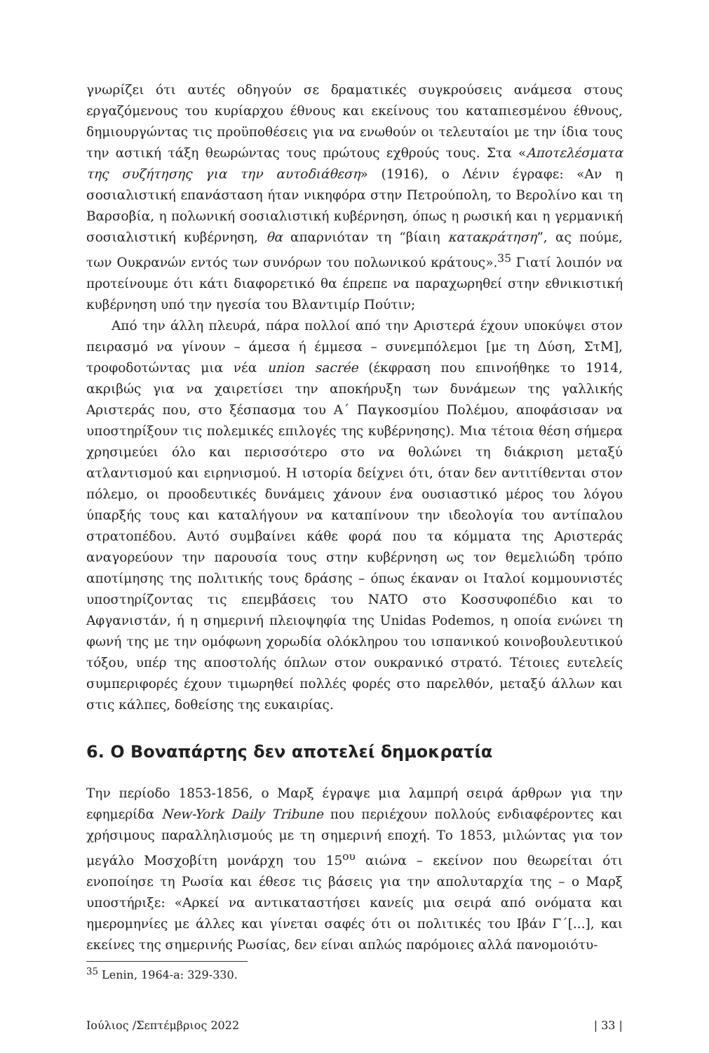γνωρίζει ότι αυτές οδηγούν σε δραματικές συγκρούσεις ανάμεσα στους εργαζόμενους του κυρίαρχου έθνους και εκείνους του καταπιεσμένου έθνους, δημιουργώντας τις προϋποθέσεις για να ενωθούν οι τελευταίοι με την ίδια τους την αστική τάξη θεωρώντας τους πρώτους εχθρούς τους. Στα «Αποτελέσματα της συζήτησης για την αυτοδιάθεση» (1916), ο Λένιν έγραφε: «Αν η σοσιαλιστική επανάσταση ήταν νικηφόρα στην Πετρούπολη, το Βερολίνο και τη Βαρσοβία, η πολωνική σοσιαλιστική κυβέρνηση, όπως η ρωσική και η γερμανική σοσιαλιστική κυβέρνηση, θα απαρνιόταν τη “βίαιη κατακράτηση”, ας πούμε, των Ουκρανών εντός των συνόρων του πολωνικού κράτους».<sup>35</sup> Γιατί λοιπόν να προτείνουμε ότι κάτι διαφορετικό θα έπρεπε να παραχωρηθεί στην εθνικιστική κυβέρνηση υπό την ηγεσία του Βλαντιμίρ Πούτιν;
Από την άλλη πλευρά, πάρα πολλοί από την Αριστερά έχουν υποκύψει στον πειρασμό να γίνουν – άμεσα ή έμμεσα – συνεμπόλεμοι [με τη Δύση, ΣτΜ], τροφοδοτώντας μια νέα union sacrée (έκφραση που επινοήθηκε το 1914, ακριβώς για να χαιρετίσει την αποκήρυξη των δυνάμεων της γαλλικής Αριστεράς που, στο ξέσπασμα του Α΄ Παγκοσμίου Πολέμου, αποφάσισαν να υποστηρίξουν τις πολεμικές επιλογές της κυβέρνησης). Μια τέτοια θέση σήμερα χρησιμεύει όλο και περισσότερο στο να θολώνει τη διάκριση μεταξύ ατλαντισμού και ειρηνισμού. Η ιστορία δείχνει ότι, όταν δεν αντιτίθενται στον πόλεμο, οι προοδευτικές δυνάμεις χάνουν ένα ουσιαστικό μέρος του λόγου ύπαρξής τους και καταλήγουν να καταπίνουν την ιδεολογία του αντίπαλου στρατοπέδου. Αυτό συμβαίνει κάθε φορά που τα κόμματα της Αριστεράς αναγορεύουν την παρουσία τους στην κυβέρνηση ως τον θεμελιώδη τρόπο αποτίμησης της πολιτικής τους δράσης – όπως έκαναν οι Ιταλοί κομμουνιστές υποστηρίζοντας τις επεμβάσεις του ΝΑΤΟ στο Κοσσυφοπέδιο και το Αφγανιστάν, ή η σημερινή πλειοψηφία της Unidas Podemos, η οποία ενώνει τη φωνή της με την ομόφωνη χορωδία ολόκληρου του ισπανικού κοινοβουλευτικού τόξου, υπέρ της αποστολής όπλων στον ουκρανικό στρατό. Τέτοιες ευτελείς συμπεριφορές έχουν τιμωρηθεί πολλές φορές στο παρελθόν, μεταξύ άλλων και στις κάλπες, δοθείσης της ευκαιρίας.
6. Ο Βοναπάρτης δεν αποτελεί δημοκρατία
Την περίοδο 1853-1856, ο Μαρξ έγραψε μια λαμπρή σειρά άρθρων για την εφημερίδα New-York Daily Tribune που περιέχουν πολλούς ενδιαφέροντες και χρήσιμους παραλληλισμούς με τη σημερινή εποχή. Το 1853, μιλώντας για τον μεγάλο Μοσχοβίτη μονάρχη του 15<sup>ου</sup> αιώνα – εκείνον που θεωρείται ότι ενοποίησε τη Ρωσία και έθεσε τις βάσεις για την απολυταρχία της – ο Μαρξ υποστήριξε: «Αρκεί να αντικαταστήσει κανείς μια σειρά από ονόματα και ημερομηνίες με άλλες και γίνεται σαφές ότι οι πολιτικές του Ιβάν Γ΄[...], και εκείνες της σημερινής Ρωσίας, δεν είναι απλώς παρόμοιες αλλά πανομοιότυ-
<sup>35</sup> Lenin, 1964-a: 329-330.
Ιούλιος /Σεπτέμβριος 2022 | 33 |